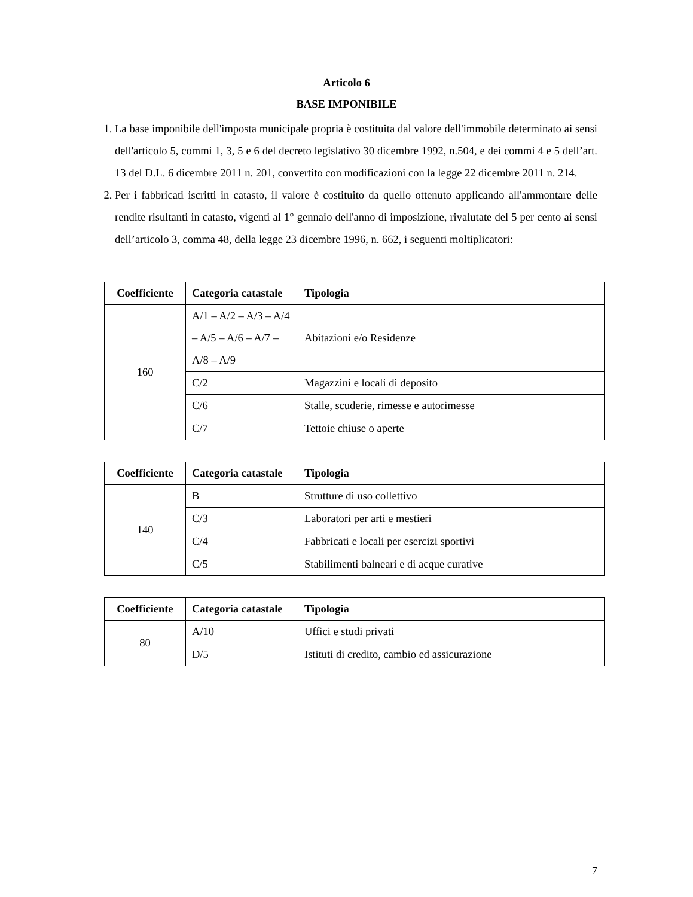Articolo 6
BASE IMPONIBILE
1. La base imponibile dell'imposta municipale propria è costituita dal valore dell'immobile determinato ai sensi dell'articolo 5, commi 1, 3, 5 e 6 del decreto legislativo 30 dicembre 1992, n.504, e dei commi 4 e 5 dell’art. 13 del D.L. 6 dicembre 2011 n. 201, convertito con modificazioni con la legge 22 dicembre 2011 n. 214.
2. Per i fabbricati iscritti in catasto, il valore è costituito da quello ottenuto applicando all'ammontare delle rendite risultanti in catasto, vigenti al 1° gennaio dell'anno di imposizione, rivalutate del 5 per cento ai sensi dell’articolo 3, comma 48, della legge 23 dicembre 1996, n. 662, i seguenti moltiplicatori:
| Coefficiente | Categoria catastale | Tipologia |
| --- | --- | --- |
| 160 | A/1 – A/2 – A/3 – A/4 – A/5 – A/6 – A/7 – A/8 – A/9 | Abitazioni e/o Residenze |
| | C/2 | Magazzini e locali di deposito |
| | C/6 | Stalle, scuderie, rimesse e autorimesse |
| | C/7 | Tettoie chiuse o aperte |
| Coefficiente | Categoria catastale | Tipologia |
| --- | --- | --- |
| 140 | B | Strutture di uso collettivo |
| | C/3 | Laboratori per arti e mestieri |
| | C/4 | Fabbricati e locali per esercizi sportivi |
| | C/5 | Stabilimenti balneari e di acque curative |
| Coefficiente | Categoria catastale | Tipologia |
| --- | --- | --- |
| 80 | A/10 | Uffici e studi privati |
| | D/5 | Istituti di credito, cambio ed assicurazione |
7